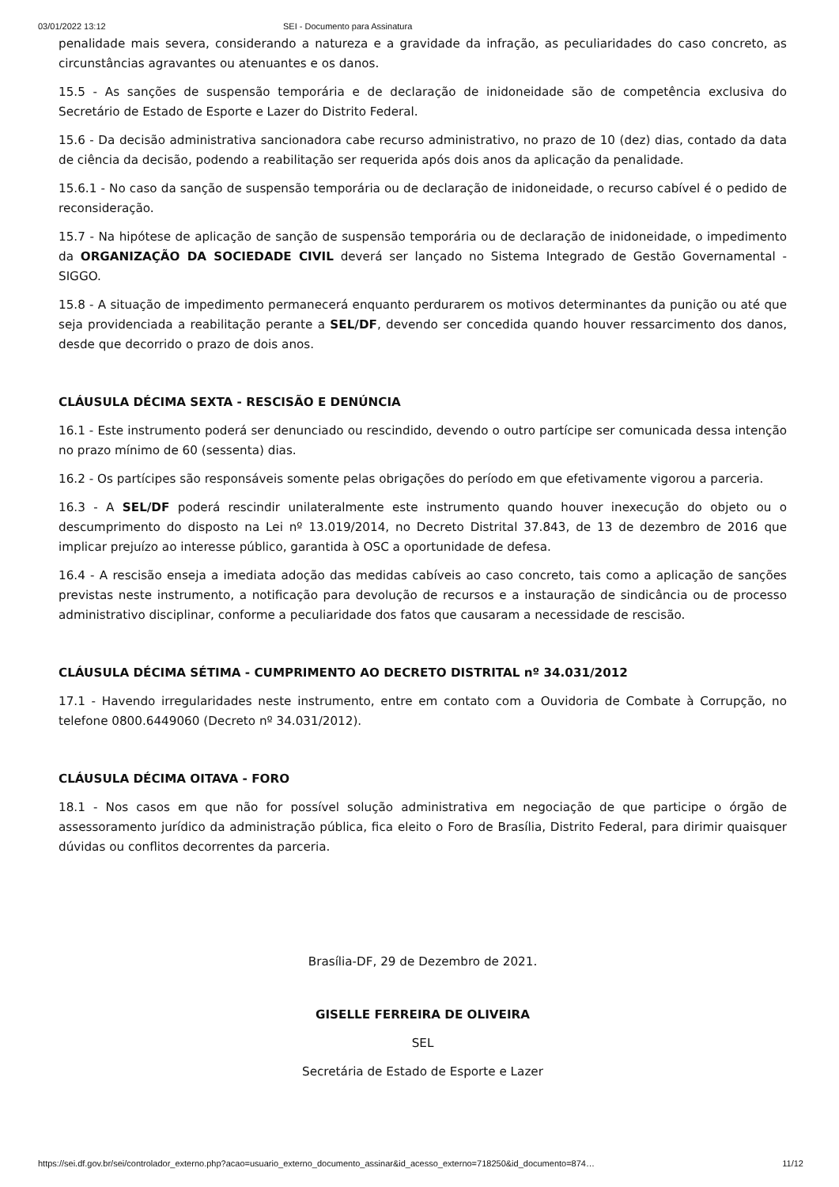03/01/2022 13:12 SEI - Documento para Assinatura
penalidade mais severa, considerando a natureza e a gravidade da infração, as peculiaridades do caso concreto, as circunstâncias agravantes ou atenuantes e os danos.
15.5 - As sanções de suspensão temporária e de declaração de inidoneidade são de competência exclusiva do Secretário de Estado de Esporte e Lazer do Distrito Federal.
15.6 - Da decisão administrativa sancionadora cabe recurso administrativo, no prazo de 10 (dez) dias, contado da data de ciência da decisão, podendo a reabilitação ser requerida após dois anos da aplicação da penalidade.
15.6.1 - No caso da sanção de suspensão temporária ou de declaração de inidoneidade, o recurso cabível é o pedido de reconsideração.
15.7 - Na hipótese de aplicação de sanção de suspensão temporária ou de declaração de inidoneidade, o impedimento da ORGANIZAÇÃO DA SOCIEDADE CIVIL deverá ser lançado no Sistema Integrado de Gestão Governamental - SIGGO.
15.8 - A situação de impedimento permanecerá enquanto perdurarem os motivos determinantes da punição ou até que seja providenciada a reabilitação perante a SEL/DF, devendo ser concedida quando houver ressarcimento dos danos, desde que decorrido o prazo de dois anos.
CLÁUSULA DÉCIMA SEXTA - RESCISÃO E DENÚNCIA
16.1 - Este instrumento poderá ser denunciado ou rescindido, devendo o outro partícipe ser comunicada dessa intenção no prazo mínimo de 60 (sessenta) dias.
16.2 - Os partícipes são responsáveis somente pelas obrigações do período em que efetivamente vigorou a parceria.
16.3 - A SEL/DF poderá rescindir unilateralmente este instrumento quando houver inexecução do objeto ou o descumprimento do disposto na Lei nº 13.019/2014, no Decreto Distrital 37.843, de 13 de dezembro de 2016 que implicar prejuízo ao interesse público, garantida à OSC a oportunidade de defesa.
16.4 - A rescisão enseja a imediata adoção das medidas cabíveis ao caso concreto, tais como a aplicação de sanções previstas neste instrumento, a notificação para devolução de recursos e a instauração de sindicância ou de processo administrativo disciplinar, conforme a peculiaridade dos fatos que causaram a necessidade de rescisão.
CLÁUSULA DÉCIMA SÉTIMA - CUMPRIMENTO AO DECRETO DISTRITAL nº 34.031/2012
17.1 - Havendo irregularidades neste instrumento, entre em contato com a Ouvidoria de Combate à Corrupção, no telefone 0800.6449060 (Decreto nº 34.031/2012).
CLÁUSULA DÉCIMA OITAVA - FORO
18.1 - Nos casos em que não for possível solução administrativa em negociação de que participe o órgão de assessoramento jurídico da administração pública, fica eleito o Foro de Brasília, Distrito Federal, para dirimir quaisquer dúvidas ou conflitos decorrentes da parceria.
Brasília-DF, 29 de Dezembro de 2021.
GISELLE FERREIRA DE OLIVEIRA
SEL
Secretária de Estado de Esporte e Lazer
https://sei.df.gov.br/sei/controlador_externo.php?acao=usuario_externo_documento_assinar&id_acesso_externo=718250&id_documento=874… 11/12